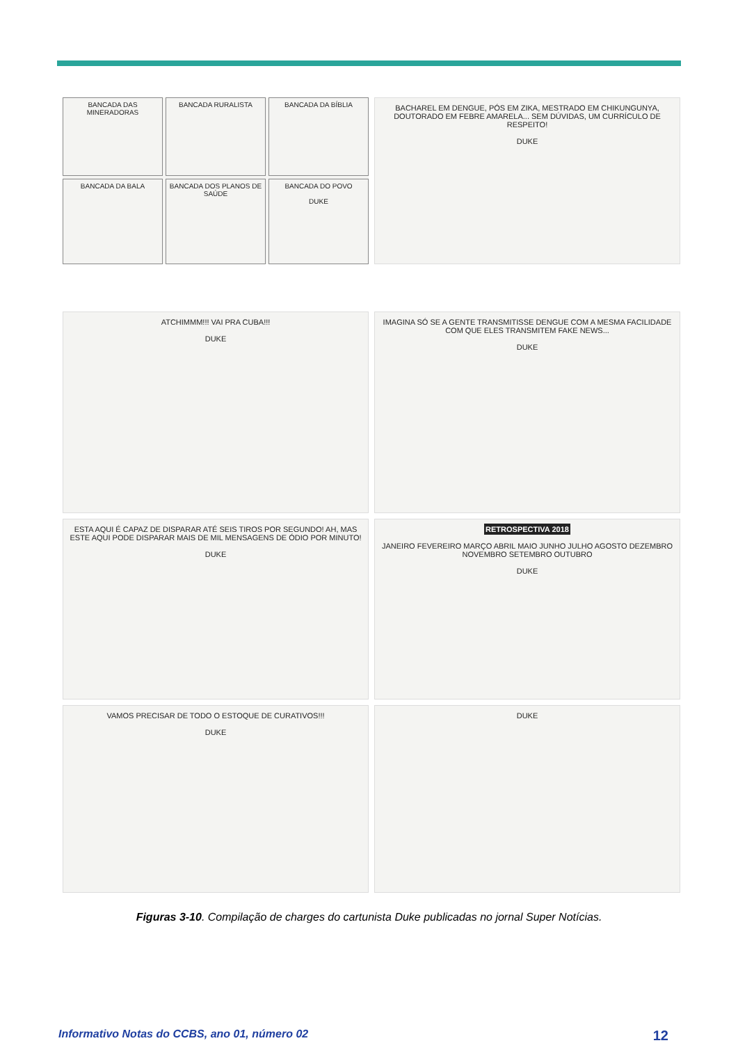BANCADA DAS MINERADORAS
BANCADA RURALISTA
BANCADA DA BÍBLIA
BANCADA DA BALA
BANCADA DOS PLANOS DE SAÚDE
BANCADA DO POVO
DUKE
BACHAREL EM DENGUE, PÓS EM ZIKA, MESTRADO EM CHIKUNGUNYA, DOUTORADO EM FEBRE AMARELA... SEM DÚVIDAS, UM CURRÍCULO DE RESPEITO!
DUKE
ATCHIMMM!!! VAI PRA CUBA!!!
DUKE
IMAGINA SÓ SE A GENTE TRANSMITISSE DENGUE COM A MESMA FACILIDADE COM QUE ELES TRANSMITEM FAKE NEWS...
DUKE
ESTA AQUI É CAPAZ DE DISPARAR ATÉ SEIS TIROS POR SEGUNDO! AH, MAS ESTE AQUI PODE DISPARAR MAIS DE MIL MENSAGENS DE ÓDIO POR MINUTO!
DUKE
RETROSPECTIVA 2018
JANEIRO FEVEREIRO MARÇO ABRIL MAIO JUNHO JULHO AGOSTO DEZEMBRO NOVEMBRO SETEMBRO OUTUBRO
DUKE
VAMOS PRECISAR DE TODO O ESTOQUE DE CURATIVOS!!!
DUKE
DUKE
Figuras 3-10. Compilação de charges do cartunista Duke publicadas no jornal Super Notícias.
Informativo Notas do CCBS, ano 01, número 02 12